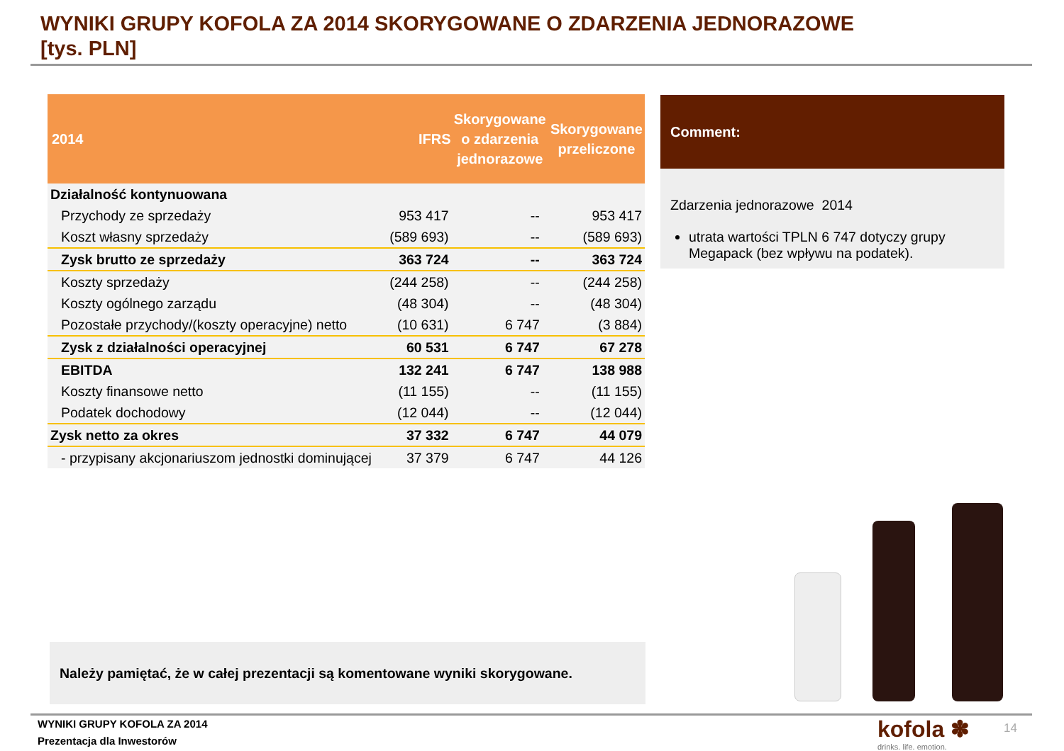WYNIKI GRUPY KOFOLA ZA 2014 SKORYGOWANE O ZDARZENIA JEDNORAZOWE
[tys. PLN]
| 2014 | IFRS | Skorygowane o zdarzenia jednorazowe | Skorygowane przeliczone |
| --- | --- | --- | --- |
| Działalność kontynuowana | | | |
| Przychody ze sprzedaży | 953 417 | -- | 953 417 |
| Koszt własny sprzedaży | (589 693) | -- | (589 693) |
| Zysk brutto ze sprzedaży | 363 724 | -- | 363 724 |
| Koszty sprzedaży | (244 258) | -- | (244 258) |
| Koszty ogólnego zarządu | (48 304) | -- | (48 304) |
| Pozostałe przychody/(koszty operacyjne) netto | (10 631) | 6 747 | (3 884) |
| Zysk z działalności operacyjnej | 60 531 | 6 747 | 67 278 |
| EBITDA | 132 241 | 6 747 | 138 988 |
| Koszty finansowe netto | (11 155) | -- | (11 155) |
| Podatek dochodowy | (12 044) | -- | (12 044) |
| Zysk netto za okres | 37 332 | 6 747 | 44 079 |
| - przypisany akcjonariuszom jednostki dominującej | 37 379 | 6 747 | 44 126 |
Comment:
Zdarzenia jednorazowe 2014
utrata wartości TPLN 6 747 dotyczy grupy Megapack (bez wpływu na podatek).
Należy pamiętać, że w całej prezentacji są komentowane wyniki skorygowane.
WYNIKI GRUPY KOFOLA ZA 2014
Prezentacja dla Inwestorów
kofola ✽
drinks. life. emotion.
14